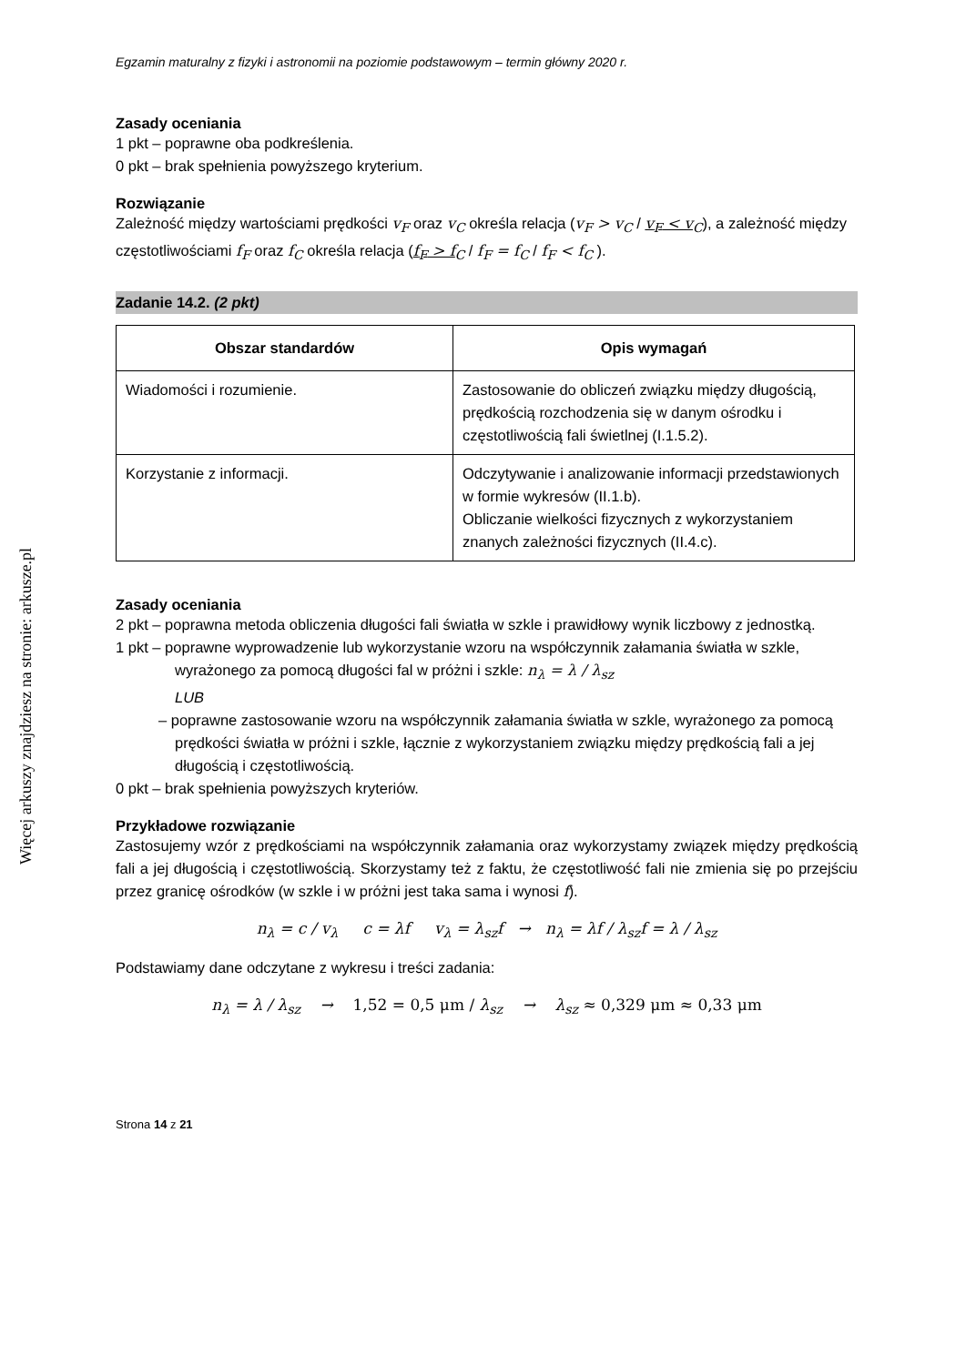Więcej arkuszy znajdziesz na stronie: arkusze.pl
Egzamin maturalny z fizyki i astronomii na poziomie podstawowym – termin główny 2020 r.
Zasady oceniania
1 pkt – poprawne oba podkreślenia.
0 pkt – brak spełnienia powyższego kryterium.
Rozwiązanie
Zależność między wartościami prędkości v<sub>F</sub> oraz v<sub>C</sub> określa relacja (v<sub>F</sub> > v<sub>C</sub> / v<sub>F</sub> < v<sub>C</sub>), a zależność między częstotliwościami f<sub>F</sub> oraz f<sub>C</sub> określa relacja (f<sub>F</sub> > f<sub>C</sub> / f<sub>F</sub> = f<sub>C</sub> / f<sub>F</sub> < f<sub>C</sub> ).
Zadanie 14.2. (2 pkt)
| Obszar standardów | Opis wymagań |
| --- | --- |
| Wiadomości i rozumienie. | Zastosowanie do obliczeń związku między długością, prędkością rozchodzenia się w danym ośrodku i częstotliwością fali świetlnej (I.1.5.2). |
| Korzystanie z informacji. | Odczytywanie i analizowanie informacji przedstawionych w formie wykresów (II.1.b). Obliczanie wielkości fizycznych z wykorzystaniem znanych zależności fizycznych (II.4.c). |
Zasady oceniania
2 pkt – poprawna metoda obliczenia długości fali światła w szkle i prawidłowy wynik liczbowy z jednostką.
1 pkt – poprawne wyprowadzenie lub wykorzystanie wzoru na współczynnik załamania światła w szkle, wyrażonego za pomocą długości fal w próżni i szkle: n<sub>λ</sub> = λ / λ<sub>sz</sub>
LUB
– poprawne zastosowanie wzoru na współczynnik załamania światła w szkle, wyrażonego za pomocą prędkości światła w próżni i szkle, łącznie z wykorzystaniem związku między prędkością fali a jej długością i częstotliwością.
0 pkt – brak spełnienia powyższych kryteriów.
Przykładowe rozwiązanie
Zastosujemy wzór z prędkościami na współczynnik załamania oraz wykorzystamy związek między prędkością fali a jej długością i częstotliwością. Skorzystamy też z faktu, że częstotliwość fali nie zmienia się po przejściu przez granicę ośrodków (w szkle i w próżni jest taka sama i wynosi f).
n<sub>λ</sub> = c / v<sub>λ</sub> c = λf v<sub>λ</sub> = λ<sub>sz</sub>f → n<sub>λ</sub> = λf / λ<sub>sz</sub>f = λ / λ<sub>sz</sub>
Podstawiamy dane odczytane z wykresu i treści zadania:
n<sub>λ</sub> = λ / λ<sub>sz</sub> → 1,52 = 0,5 μm / λ<sub>sz</sub> → λ<sub>sz</sub> ≈ 0,329 μm ≈ 0,33 μm
Strona 14 z 21